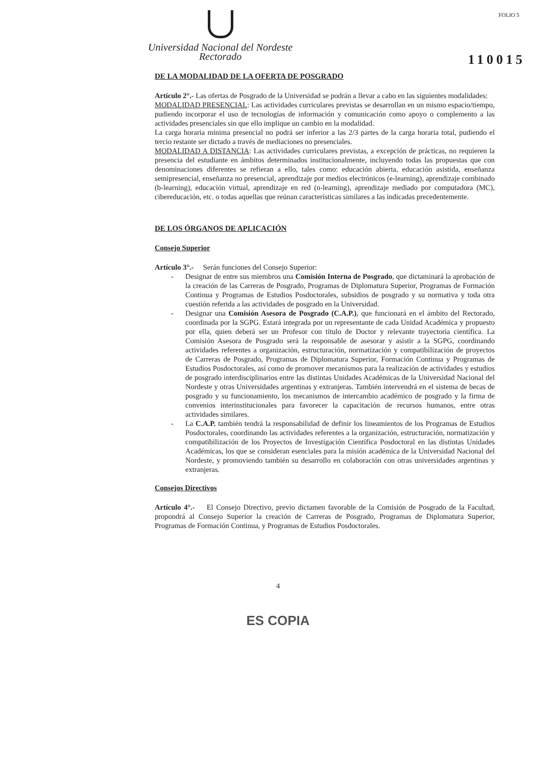Universidad Nacional del Nordeste
Rectorado
FOLIO 5
110015
DE LA MODALIDAD DE LA OFERTA DE POSGRADO
Artículo 2°.- Las ofertas de Posgrado de la Universidad se podrán a llevar a cabo en las siguientes modalidades:
MODALIDAD PRESENCIAL: Las actividades curriculares previstas se desarrollan en un mismo espacio/tiempo, pudiendo incorporar el uso de tecnologías de información y comunicación como apoyo o complemento a las actividades presenciales sin que ello implique un cambio en la modalidad.
La carga horaria mínima presencial no podrá ser inferior a las 2/3 partes de la carga horaria total, pudiendo el tercio restante ser dictado a través de mediaciones no presenciales.
MODALIDAD A DISTANCIA: Las actividades curriculares previstas, a excepción de prácticas, no requieren la presencia del estudiante en ámbitos determinados institucionalmente, incluyendo todas las propuestas que con denominaciones diferentes se refieran a ello, tales como: educación abierta, educación asistida, enseñanza semipresencial, enseñanza no presencial, aprendizaje por medios electrónicos (e-learning), aprendizaje combinado (b-learning), educación virtual, aprendizaje en red (n-learning), aprendizaje mediado por computadora (MC), cibereducación, etc. o todas aquellas que reúnan características similares a las indicadas precedentemente.
DE LOS ÓRGANOS DE APLICACIÓN
Consejo Superior
Artículo 3°.- Serán funciones del Consejo Superior:
- Designar de entre sus miembros una Comisión Interna de Posgrado, que dictaminará la aprobación de la creación de las Carreras de Posgrado, Programas de Diplomatura Superior, Programas de Formación Continua y Programas de Estudios Posdoctorales, subsidios de posgrado y su normativa y toda otra cuestión referida a las actividades de posgrado en la Universidad.
- Designar una Comisión Asesora de Posgrado (C.A.P.), que funcionará en el ámbito del Rectorado, coordinada por la SGPG. Estará integrada por un representante de cada Unidad Académica y propuesto por ella, quien deberá ser un Profesor con título de Doctor y relevante trayectoria científica. La Comisión Asesora de Posgrado será la responsable de asesorar y asistir a la SGPG, coordinando actividades referentes a organización, estructuración, normatización y compatibilización de proyectos de Carreras de Posgrado, Programas de Diplomatura Superior, Formación Continua y Programas de Estudios Posdoctorales, así como de promover mecanismos para la realización de actividades y estudios de posgrado interdisciplinarios entre las distintas Unidades Académicas de la Universidad Nacional del Nordeste y otras Universidades argentinas y extranjeras. También intervendrá en el sistema de becas de posgrado y su funcionamiento, los mecanismos de intercambio académico de posgrado y la firma de convenios interinstitucionales para favorecer la capacitación de recursos humanos, entre otras actividades similares.
- La C.A.P. también tendrá la responsabilidad de definir los lineamientos de los Programas de Estudios Posdoctorales, coordinando las actividades referentes a la organización, estructuración, normatización y compatibilización de los Proyectos de Investigación Científica Posdoctoral en las distintas Unidades Académicas, los que se consideran esenciales para la misión académica de la Universidad Nacional del Nordeste, y promoviendo también su desarrollo en colaboración con otras universidades argentinas y extranjeras.
Consejos Directivos
Artículo 4°.- El Consejo Directivo, previo dictamen favorable de la Comisión de Posgrado de la Facultad, propondrá al Consejo Superior la creación de Carreras de Posgrado, Programas de Diplomatura Superior, Programas de Formación Continua, y Programas de Estudios Posdoctorales.
4
ES COPIA